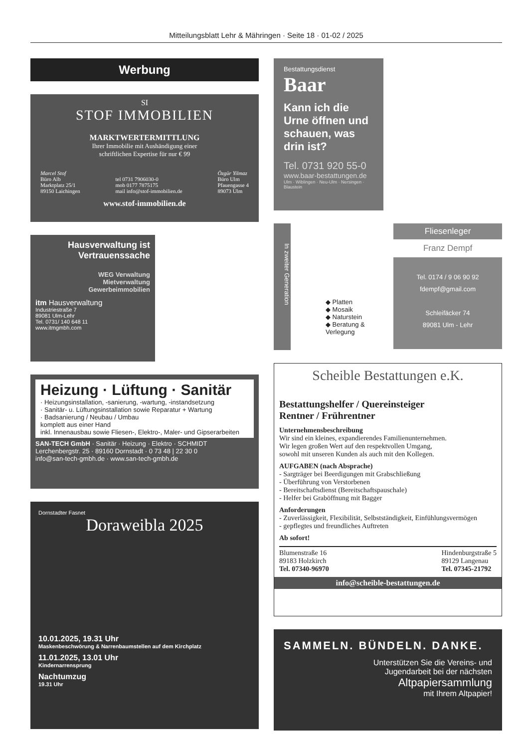Mitteilungsblatt Lehr & Mähringen · Seite 18 · 01-02 / 2025
Werbung
SI
STOF IMMOBILIEN
MARKTWERTERMITTLUNG
Ihrer Immobilie mit Aushändigung einer
schriftlichen Expertise für nur € 99
Marcel Stof
Büro Alb
Marktplatz 25/1
89150 Laichingen
tel 0731 7906030-0
mob 0177 7875175
mail info@stof-immobilien.de
Özgür Yilmaz
Büro Ulm
Pfauengasse 4
89073 Ulm
www.stof-immobilien.de
Hausverwaltung ist Vertrauenssache
WEG Verwaltung
Mietverwaltung
Gewerbeimmobilien
itm Hausverwaltung
Industriestraße 7
89081 Ulm-Lehr
Tel. 0731/ 140 648 11
www.itmgmbh.com
Heizung · Lüftung · Sanitär
· Heizungsinstallation, -sanierung, -wartung, -instandsetzung
· Sanitär- u. Lüftungsinstallation sowie Reparatur + Wartung
· Badsanierung / Neubau / Umbau
komplett aus einer Hand
inkl. Innenausbau sowie Fliesen-, Elektro-, Maler- und Gipserarbeiten
SAN-TECH GmbH · Sanitär · Heizung · Elektro · SCHMIDT
Lerchenbergstr. 25 · 89160 Dornstadt · 0 73 48 | 22 30 0
info@san-tech-gmbh.de · www.san-tech-gmbh.de
Dornstadter Fasnet
Doraweibla 2025
10.01.2025, 19.31 Uhr
Maskenbeschwörung & Narrenbaumstellen auf dem Kirchplatz
11.01.2025, 13.01 Uhr
Kindernarrensprung
Nachtumzug
19.31 Uhr
Bestattungsdienst
Baar
Kann ich die Urne öffnen und schauen, was drin ist?
Tel. 0731 920 55-0
www.baar-bestattungen.de
Ulm · Wiblingen · Neu-Ulm · Nersingen · Blaustein
In zweiter Generation
◆ Platten
◆ Mosaik
◆ Naturstein
◆ Beratung & Verlegung
Fliesenleger
Franz Dempf
Tel. 0174 / 9 06 90 92
fdempf@gmail.com
Schleifäcker 74
89081 Ulm - Lehr
Scheible Bestattungen e.K.
Bestattungshelfer / Quereinsteiger
Rentner / Frührentner
Unternehmensbeschreibung
Wir sind ein kleines, expandierendes Familienunternehmen.
Wir legen großen Wert auf den respektvollen Umgang,
sowohl mit unseren Kunden als auch mit den Kollegen.
AUFGABEN (nach Absprache)
- Sargträger bei Beerdigungen mit Grabschließung
- Überführung von Verstorbenen
- Bereitschaftsdienst (Bereitschaftspauschale)
- Helfer bei Graböffnung mit Bagger
Anforderungen
- Zuverlässigkeit, Flexibilität, Selbstständigkeit, Einfühlungsvermögen
- gepflegtes und freundliches Auftreten
Ab sofort!
Blumenstraße 16
89183 Holzkirch
Tel. 07340-96970
Hindenburgstraße 5
89129 Langenau
Tel. 07345-21792
info@scheible-bestattungen.de
SAMMELN. BÜNDELN. DANKE.
Unterstützen Sie die Vereins- und
Jugendarbeit bei der nächsten
Altpapiersammlung
mit Ihrem Altpapier!